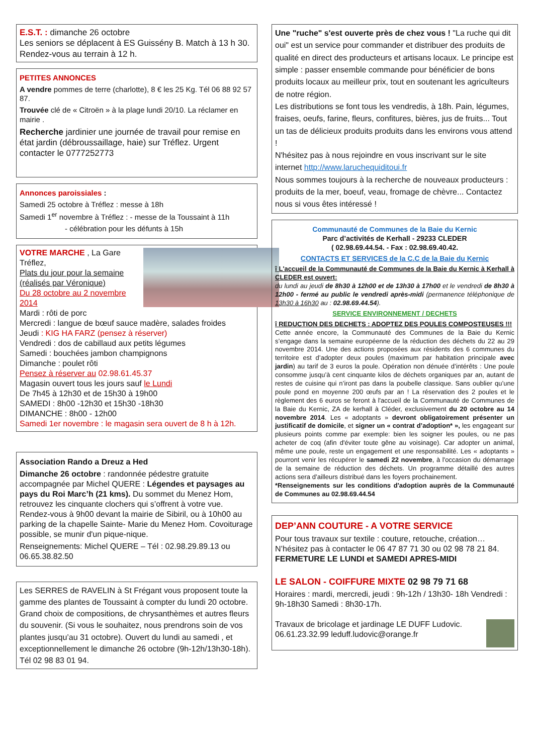E.S.T. : dimanche 26 octobre
Les seniors se déplacent à ES Guissény B. Match à 13 h 30. Rendez-vous au terrain à 12 h.
PETITES ANNONCES
A vendre pommes de terre (charlotte), 8 € les 25 Kg. Tél 06 88 92 57 87.
Trouvée clé de « Citroën » à la plage lundi 20/10. La réclamer en mairie .
Recherche jardinier une journée de travail pour remise en état jardin (débroussaillage, haie) sur Tréflez. Urgent contacter le 0777252773
Annonces paroissiales :
Samedi 25 octobre à Tréflez : messe à 18h
Samedi 1<sup>er</sup> novembre à Tréflez : - messe de la Toussaint à 11h
- célébration pour les défunts à 15h
VOTRE MARCHE , La Gare Tréflez,
Plats du jour pour la semaine (réalisés par Véronique)
Du 28 octobre au 2 novembre 2014
Mardi : rôti de porc
Mercredi : langue de bœuf sauce madère, salades froides
Jeudi : KIG HA FARZ (pensez à réserver)
Vendredi : dos de cabillaud aux petits légumes
Samedi : bouchées jambon champignons
Dimanche : poulet rôti
Pensez à réserver au 02.98.61.45.37
Magasin ouvert tous les jours sauf le Lundi
De 7h45 à 12h30 et de 15h30 à 19h00
SAMEDI : 8h00 -12h30 et 15h30 -18h30
DIMANCHE : 8h00 - 12h00
Samedi 1er novembre : le magasin sera ouvert de 8 h à 12h.
Association Rando a Dreuz a Hed
Dimanche 26 octobre : randonnée pédestre gratuite accompagnée par Michel QUERE : Légendes et paysages au pays du Roi Marc’h (21 kms). Du sommet du Menez Hom, retrouvez les cinquante clochers qui s’offrent à votre vue. Rendez-vous à 9h00 devant la mairie de Sibiril, ou à 10h00 au parking de la chapelle Sainte- Marie du Menez Hom. Covoiturage possible, se munir d'un pique-nique.
Renseignements: Michel QUERE – Tél : 02.98.29.89.13 ou 06.65.38.82.50
Les SERRES de RAVELIN à St Frégant vous proposent toute la gamme des plantes de Toussaint à compter du lundi 20 octobre. Grand choix de compositions, de chrysanthèmes et autres fleurs du souvenir. (Si vous le souhaitez, nous prendrons soin de vos plantes jusqu’au 31 octobre). Ouvert du lundi au samedi , et exceptionnellement le dimanche 26 octobre (9h-12h/13h30-18h). Tél 02 98 83 01 94.
Une "ruche" s'est ouverte près de chez vous ! "La ruche qui dit oui" est un service pour commander et distribuer des produits de qualité en direct des producteurs et artisans locaux. Le principe est simple : passer ensemble commande pour bénéficier de bons produits locaux au meilleur prix, tout en soutenant les agriculteurs de notre région.
Les distributions se font tous les vendredis, à 18h. Pain, légumes, fraises, oeufs, farine, fleurs, confitures, bières, jus de fruits... Tout un tas de délicieux produits produits dans les environs vous attend !
N'hésitez pas à nous rejoindre en vous inscrivant sur le site internet http://www.laruchequiditoui.fr
Nous sommes toujours à la recherche de nouveaux producteurs : produits de la mer, boeuf, veau, fromage de chèvre... Contactez nous si vous êtes intéressé !
Communauté de Communes de la Baie du Kernic
Parc d’activités de Kerhall - 29233 CLEDER
( 02.98.69.44.54. - Fax : 02.98.69.40.42.
CONTACTS ET SERVICES de la C.C de la Baie du Kernic
î L'accueil de la Communauté de Communes de la Baie du Kernic à Kerhall à CLEDER est ouvert:
du lundi au jeudi de 8h30 à 12h00 et de 13h30 à 17h00 et le vendredi de 8h30 à 12h00 - fermé au public le vendredi après-midi (permanence téléphonique de 13h30 à 16h30 au : 02.98.69.44.54).
SERVICE ENVIRONNEMENT / DECHETS
î REDUCTION DES DECHETS : ADOPTEZ DES POULES COMPOSTEUSES !!!
Cette année encore, la Communauté des Communes de la Baie du Kernic s’engage dans la semaine européenne de la réduction des déchets du 22 au 29 novembre 2014. Une des actions proposées aux résidents des 6 communes du territoire est d’adopter deux poules (maximum par habitation principale avec jardin) au tarif de 3 euros la poule. Opération non dénuée d’intérêts : Une poule consomme jusqu’à cent cinquante kilos de déchets organiques par an, autant de restes de cuisine qui n’iront pas dans la poubelle classique. Sans oublier qu’une poule pond en moyenne 200 œufs par an ! La réservation des 2 poules et le règlement des 6 euros se feront à l'accueil de la Communauté de Communes de la Baie du Kernic, ZA de kerhall à Cléder, exclusivement du 20 octobre au 14 novembre 2014. Les « adoptants » devront obligatoirement présenter un justificatif de domicile, et signer un « contrat d’adoption* », les engageant sur plusieurs points comme par exemple: bien les soigner les poules, ou ne pas acheter de coq (afin d'éviter toute gêne au voisinage). Car adopter un animal, même une poule, reste un engagement et une responsabilité. Les « adoptants » pourront venir les récupérer le samedi 22 novembre, à l'occasion du démarrage de la semaine de réduction des déchets. Un programme détaillé des autres actions sera d’ailleurs distribué dans les foyers prochainement.
*Renseignements sur les conditions d'adoption auprès de la Communauté de Communes au 02.98.69.44.54
DEP’ANN COUTURE - A VOTRE SERVICE
Pour tous travaux sur textile : couture, retouche, création… N’hésitez pas à contacter le 06 47 87 71 30 ou 02 98 78 21 84.
FERMETURE LE LUNDI et SAMEDI APRES-MIDI
LE SALON - COIFFURE MIXTE 02 98 79 71 68
Horaires : mardi, mercredi, jeudi : 9h-12h / 13h30- 18h Vendredi : 9h-18h30 Samedi : 8h30-17h.
Travaux de bricolage et jardinage LE DUFF Ludovic. 06.61.23.32.99 leduff.ludovic@orange.fr